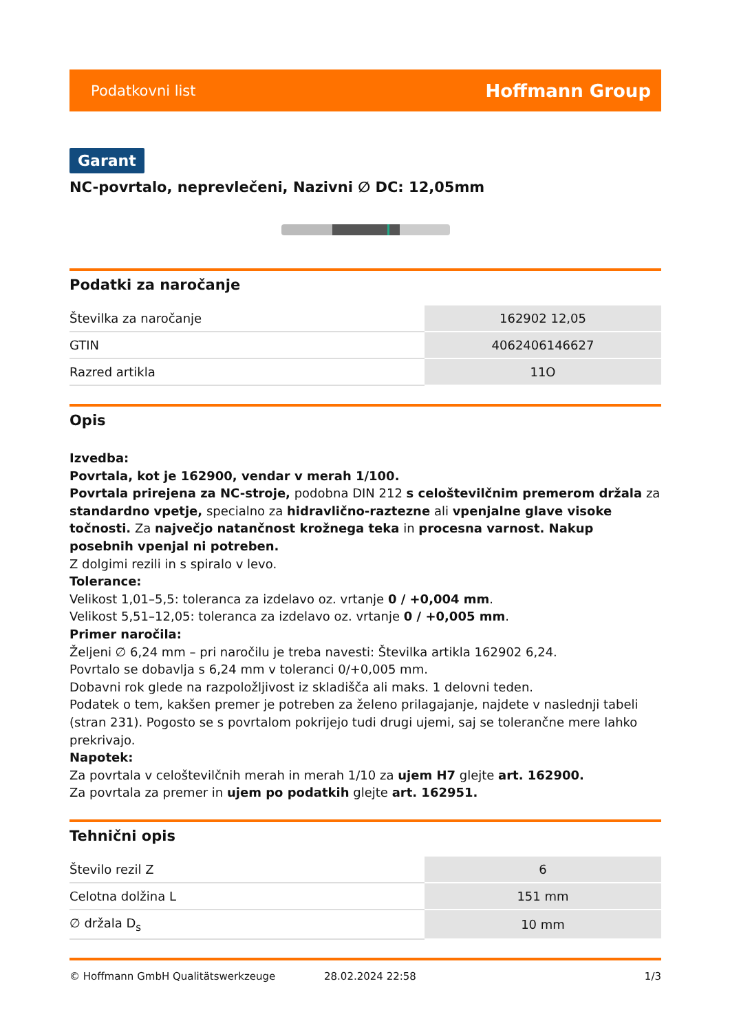Podatkovni list Hoffmann Group
Garant
NC-povrtalo, neprevlečeni, Nazivni ∅ DC: 12,05mm
Podatki za naročanje
| Številka za naročanje | 162902 12,05 |
| GTIN | 4062406146627 |
| Razred artikla | 11O |
Opis
Izvedba:
Povrtala, kot je 162900, vendar v merah 1/100.
Povrtala prirejena za NC-stroje, podobna DIN 212 s celoštevilčnim premerom držala za standardno vpetje, specialno za hidravlično-raztezne ali vpenjalne glave visoke točnosti. Za največjo natančnost krožnega teka in procesna varnost. Nakup posebnih vpenjal ni potreben.
Z dolgimi rezili in s spiralo v levo.
Tolerance:
Velikost 1,01–5,5: toleranca za izdelavo oz. vrtanje 0 / +0,004 mm.
Velikost 5,51–12,05: toleranca za izdelavo oz. vrtanje 0 / +0,005 mm.
Primer naročila:
Željeni ∅ 6,24 mm – pri naročilu je treba navesti: Številka artikla 162902 6,24.
Povrtalo se dobavlja s 6,24 mm v toleranci 0/+0,005 mm.
Dobavni rok glede na razpoložljivost iz skladišča ali maks. 1 delovni teden.
Podatek o tem, kakšen premer je potreben za želeno prilagajanje, najdete v naslednji tabeli (stran 231). Pogosto se s povrtalom pokrijejo tudi drugi ujemi, saj se tolerančne mere lahko prekrivajo.
Napotek:
Za povrtala v celoštevilčnih merah in merah 1/10 za ujem H7 glejte art. 162900.
Za povrtala za premer in ujem po podatkih glejte art. 162951.
Tehnični opis
| Število rezil Z | 6 |
| Celotna dolžina L | 151 mm |
| ∅ držala D<sub>s</sub> | 10 mm |
© Hoffmann GmbH Qualitätswerkzeuge 28.02.2024 22:58 1/3